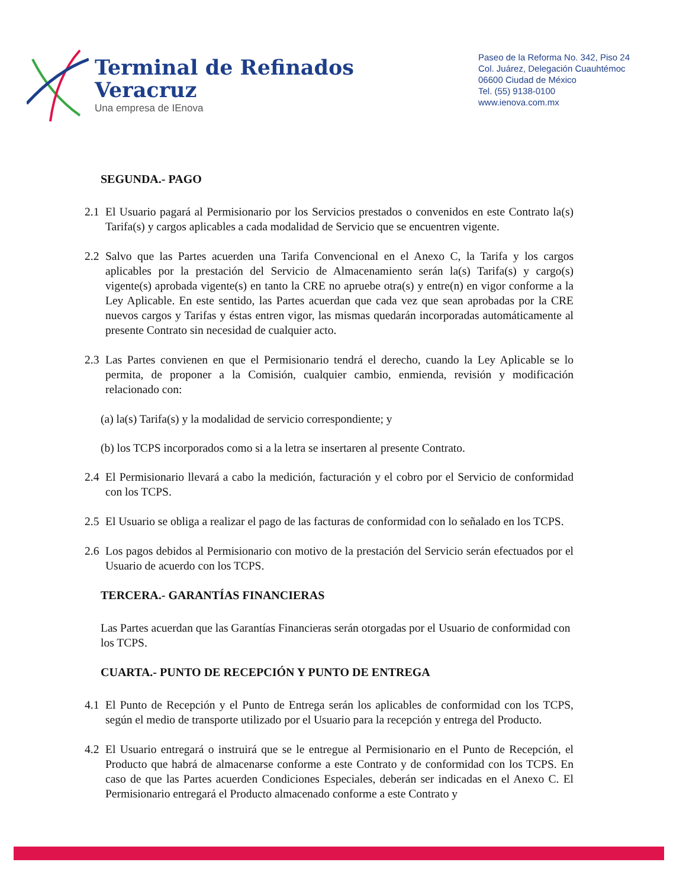Terminal de Refinados
Veracruz
Una empresa de IEnova
Paseo de la Reforma No. 342, Piso 24
Col. Juárez, Delegación Cuauhtémoc
06600 Ciudad de México
Tel. (55) 9138-0100
www.ienova.com.mx
SEGUNDA.- PAGO
2.1 El Usuario pagará al Permisionario por los Servicios prestados o convenidos en este Contrato la(s) Tarifa(s) y cargos aplicables a cada modalidad de Servicio que se encuentren vigente.
2.2 Salvo que las Partes acuerden una Tarifa Convencional en el Anexo C, la Tarifa y los cargos aplicables por la prestación del Servicio de Almacenamiento serán la(s) Tarifa(s) y cargo(s) vigente(s) aprobada vigente(s) en tanto la CRE no apruebe otra(s) y entre(n) en vigor conforme a la Ley Aplicable. En este sentido, las Partes acuerdan que cada vez que sean aprobadas por la CRE nuevos cargos y Tarifas y éstas entren vigor, las mismas quedarán incorporadas automáticamente al presente Contrato sin necesidad de cualquier acto.
2.3 Las Partes convienen en que el Permisionario tendrá el derecho, cuando la Ley Aplicable se lo permita, de proponer a la Comisión, cualquier cambio, enmienda, revisión y modificación relacionado con:
(a) la(s) Tarifa(s) y la modalidad de servicio correspondiente; y
(b) los TCPS incorporados como si a la letra se insertaren al presente Contrato.
2.4 El Permisionario llevará a cabo la medición, facturación y el cobro por el Servicio de conformidad con los TCPS.
2.5 El Usuario se obliga a realizar el pago de las facturas de conformidad con lo señalado en los TCPS.
2.6 Los pagos debidos al Permisionario con motivo de la prestación del Servicio serán efectuados por el Usuario de acuerdo con los TCPS.
TERCERA.- GARANTÍAS FINANCIERAS
Las Partes acuerdan que las Garantías Financieras serán otorgadas por el Usuario de conformidad con los TCPS.
CUARTA.- PUNTO DE RECEPCIÓN Y PUNTO DE ENTREGA
4.1 El Punto de Recepción y el Punto de Entrega serán los aplicables de conformidad con los TCPS, según el medio de transporte utilizado por el Usuario para la recepción y entrega del Producto.
4.2 El Usuario entregará o instruirá que se le entregue al Permisionario en el Punto de Recepción, el Producto que habrá de almacenarse conforme a este Contrato y de conformidad con los TCPS. En caso de que las Partes acuerden Condiciones Especiales, deberán ser indicadas en el Anexo C. El Permisionario entregará el Producto almacenado conforme a este Contrato y